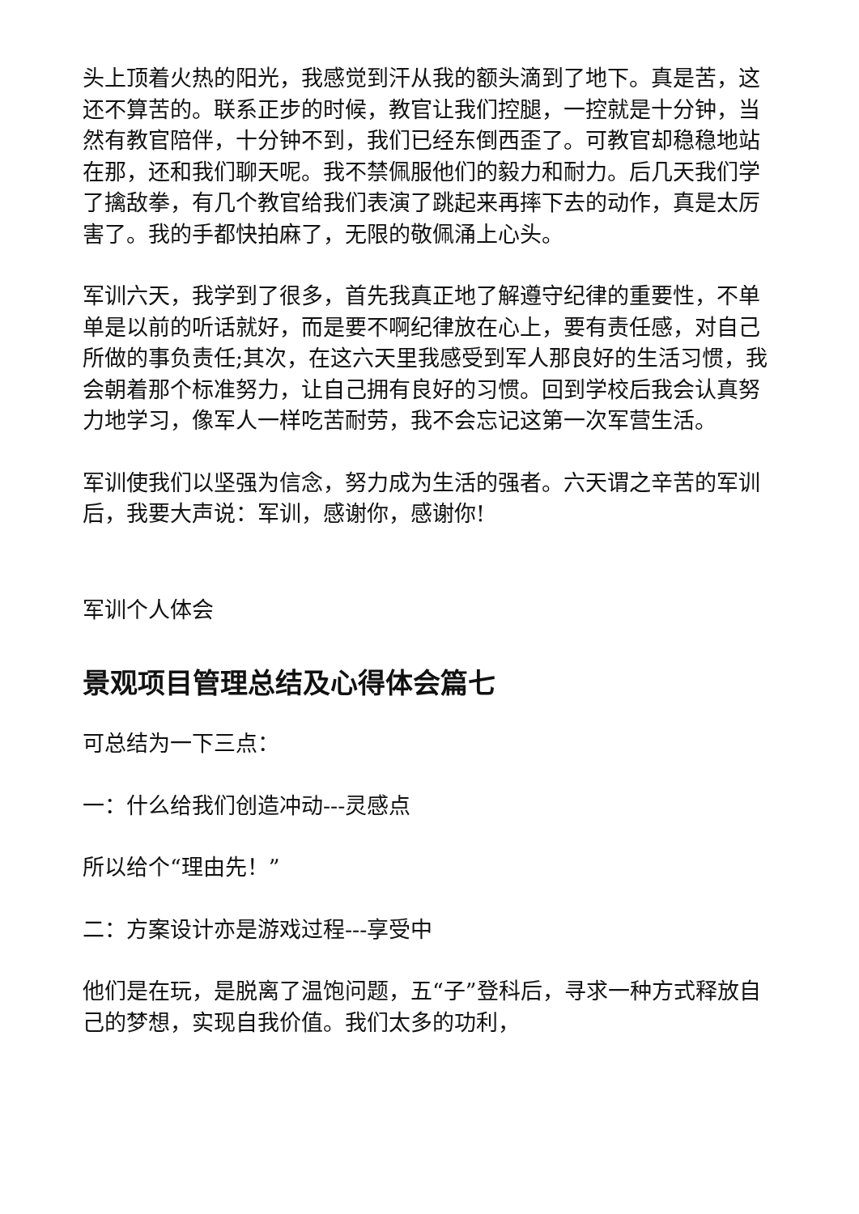头上顶着火热的阳光，我感觉到汗从我的额头滴到了地下。真是苦，这还不算苦的。联系正步的时候，教官让我们控腿，一控就是十分钟，当然有教官陪伴，十分钟不到，我们已经东倒西歪了。可教官却稳稳地站在那，还和我们聊天呢。我不禁佩服他们的毅力和耐力。后几天我们学了擒敌拳，有几个教官给我们表演了跳起来再摔下去的动作，真是太厉害了。我的手都快拍麻了，无限的敬佩涌上心头。
军训六天，我学到了很多，首先我真正地了解遵守纪律的重要性，不单单是以前的听话就好，而是要不啊纪律放在心上，要有责任感，对自己所做的事负责任;其次，在这六天里我感受到军人那良好的生活习惯，我会朝着那个标准努力，让自己拥有良好的习惯。回到学校后我会认真努力地学习，像军人一样吃苦耐劳，我不会忘记这第一次军营生活。
军训使我们以坚强为信念，努力成为生活的强者。六天谓之辛苦的军训后，我要大声说：军训，感谢你，感谢你!
军训个人体会
景观项目管理总结及心得体会篇七
可总结为一下三点：
一：什么给我们创造冲动---灵感点
所以给个“理由先！”
二：方案设计亦是游戏过程---享受中
他们是在玩，是脱离了温饱问题，五“子”登科后，寻求一种方式释放自己的梦想，实现自我价值。我们太多的功利，